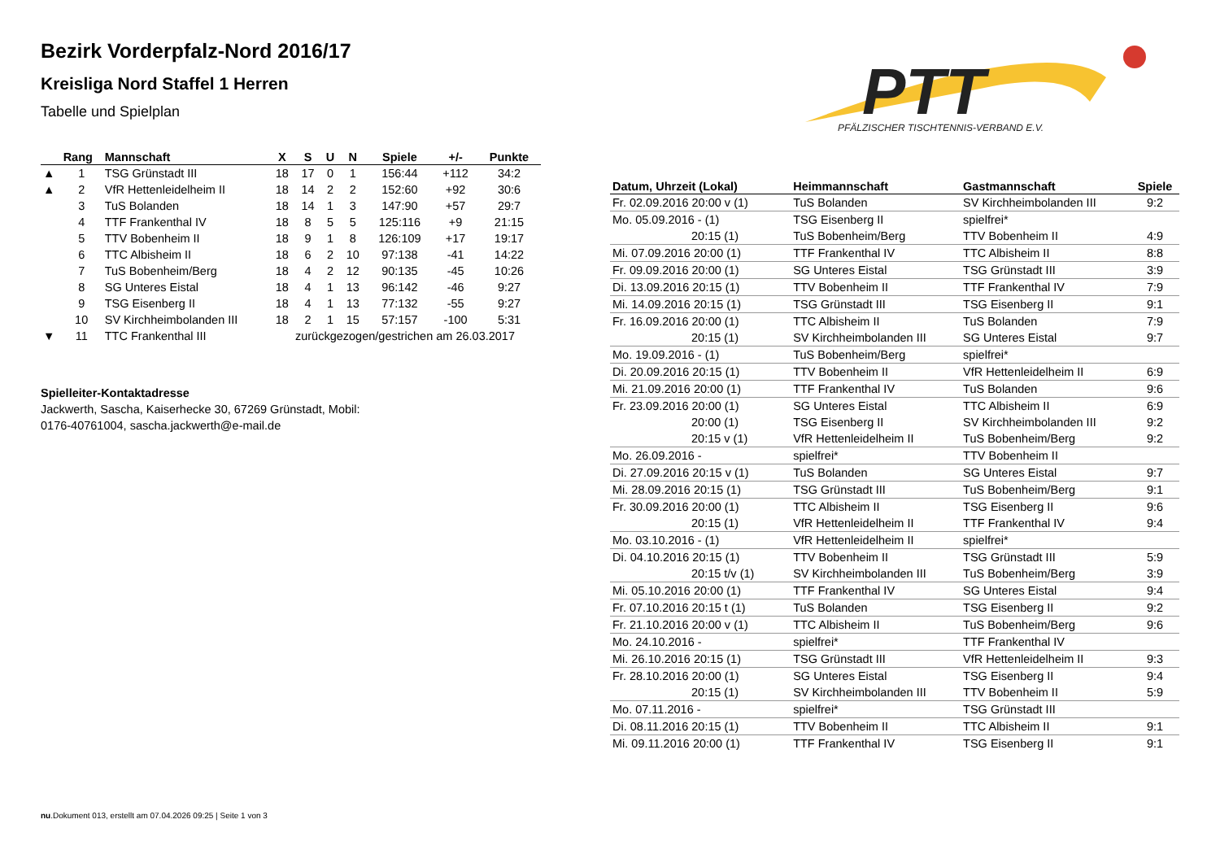PTT
PFÄLZISCHER TISCHTENNIS-VERBAND E.V.
Bezirk Vorderpfalz-Nord 2016/17
Kreisliga Nord Staffel 1 Herren
Tabelle und Spielplan
| | Rang | Mannschaft | X | S | U | N | Spiele | +/- | Punkte |
| --- | --- | --- | --- | --- | --- | --- | --- | --- | --- |
| ▲ | 1 | TSG Grünstadt III | 18 | 17 | 0 | 1 | 156:44 | +112 | 34:2 |
| ▲ | 2 | VfR Hettenleidelheim II | 18 | 14 | 2 | 2 | 152:60 | +92 | 30:6 |
| | 3 | TuS Bolanden | 18 | 14 | 1 | 3 | 147:90 | +57 | 29:7 |
| | 4 | TTF Frankenthal IV | 18 | 8 | 5 | 5 | 125:116 | +9 | 21:15 |
| | 5 | TTV Bobenheim II | 18 | 9 | 1 | 8 | 126:109 | +17 | 19:17 |
| | 6 | TTC Albisheim II | 18 | 6 | 2 | 10 | 97:138 | -41 | 14:22 |
| | 7 | TuS Bobenheim/Berg | 18 | 4 | 2 | 12 | 90:135 | -45 | 10:26 |
| | 8 | SG Unteres Eistal | 18 | 4 | 1 | 13 | 96:142 | -46 | 9:27 |
| | 9 | TSG Eisenberg II | 18 | 4 | 1 | 13 | 77:132 | -55 | 9:27 |
| | 10 | SV Kirchheimbolanden III | 18 | 2 | 1 | 15 | 57:157 | -100 | 5:31 |
| ▼ | 11 | TTC Frankenthal III | zurückgezogen/gestrichen am 26.03.2017 | | | | | | |
Spielleiter-Kontaktadresse
Jackwerth, Sascha, Kaiserhecke 30, 67269 Grünstadt, Mobil:
0176-40761004, sascha.jackwerth@e-mail.de
| Datum, Uhrzeit (Lokal) | Heimmannschaft | Gastmannschaft | Spiele |
| --- | --- | --- | --- |
| Fr. 02.09.2016 20:00 v (1) | TuS Bolanden | SV Kirchheimbolanden III | 9:2 |
| Mo. 05.09.2016 - (1) | TSG Eisenberg II | spielfrei* | |
| 20:15 (1) | TuS Bobenheim/Berg | TTV Bobenheim II | 4:9 |
| Mi. 07.09.2016 20:00 (1) | TTF Frankenthal IV | TTC Albisheim II | 8:8 |
| Fr. 09.09.2016 20:00 (1) | SG Unteres Eistal | TSG Grünstadt III | 3:9 |
| Di. 13.09.2016 20:15 (1) | TTV Bobenheim II | TTF Frankenthal IV | 7:9 |
| Mi. 14.09.2016 20:15 (1) | TSG Grünstadt III | TSG Eisenberg II | 9:1 |
| Fr. 16.09.2016 20:00 (1) | TTC Albisheim II | TuS Bolanden | 7:9 |
| 20:15 (1) | SV Kirchheimbolanden III | SG Unteres Eistal | 9:7 |
| Mo. 19.09.2016 - (1) | TuS Bobenheim/Berg | spielfrei* | |
| Di. 20.09.2016 20:15 (1) | TTV Bobenheim II | VfR Hettenleidelheim II | 6:9 |
| Mi. 21.09.2016 20:00 (1) | TTF Frankenthal IV | TuS Bolanden | 9:6 |
| Fr. 23.09.2016 20:00 (1) | SG Unteres Eistal | TTC Albisheim II | 6:9 |
| 20:00 (1) | TSG Eisenberg II | SV Kirchheimbolanden III | 9:2 |
| 20:15 v (1) | VfR Hettenleidelheim II | TuS Bobenheim/Berg | 9:2 |
| Mo. 26.09.2016 - | spielfrei* | TTV Bobenheim II | |
| Di. 27.09.2016 20:15 v (1) | TuS Bolanden | SG Unteres Eistal | 9:7 |
| Mi. 28.09.2016 20:15 (1) | TSG Grünstadt III | TuS Bobenheim/Berg | 9:1 |
| Fr. 30.09.2016 20:00 (1) | TTC Albisheim II | TSG Eisenberg II | 9:6 |
| 20:15 (1) | VfR Hettenleidelheim II | TTF Frankenthal IV | 9:4 |
| Mo. 03.10.2016 - (1) | VfR Hettenleidelheim II | spielfrei* | |
| Di. 04.10.2016 20:15 (1) | TTV Bobenheim II | TSG Grünstadt III | 5:9 |
| 20:15 t/v (1) | SV Kirchheimbolanden III | TuS Bobenheim/Berg | 3:9 |
| Mi. 05.10.2016 20:00 (1) | TTF Frankenthal IV | SG Unteres Eistal | 9:4 |
| Fr. 07.10.2016 20:15 t (1) | TuS Bolanden | TSG Eisenberg II | 9:2 |
| Fr. 21.10.2016 20:00 v (1) | TTC Albisheim II | TuS Bobenheim/Berg | 9:6 |
| Mo. 24.10.2016 - | spielfrei* | TTF Frankenthal IV | |
| Mi. 26.10.2016 20:15 (1) | TSG Grünstadt III | VfR Hettenleidelheim II | 9:3 |
| Fr. 28.10.2016 20:00 (1) | SG Unteres Eistal | TSG Eisenberg II | 9:4 |
| 20:15 (1) | SV Kirchheimbolanden III | TTV Bobenheim II | 5:9 |
| Mo. 07.11.2016 - | spielfrei* | TSG Grünstadt III | |
| Di. 08.11.2016 20:15 (1) | TTV Bobenheim II | TTC Albisheim II | 9:1 |
| Mi. 09.11.2016 20:00 (1) | TTF Frankenthal IV | TSG Eisenberg II | 9:1 |
nu.Dokument 013, erstellt am 07.04.2026 09:25 | Seite 1 von 3